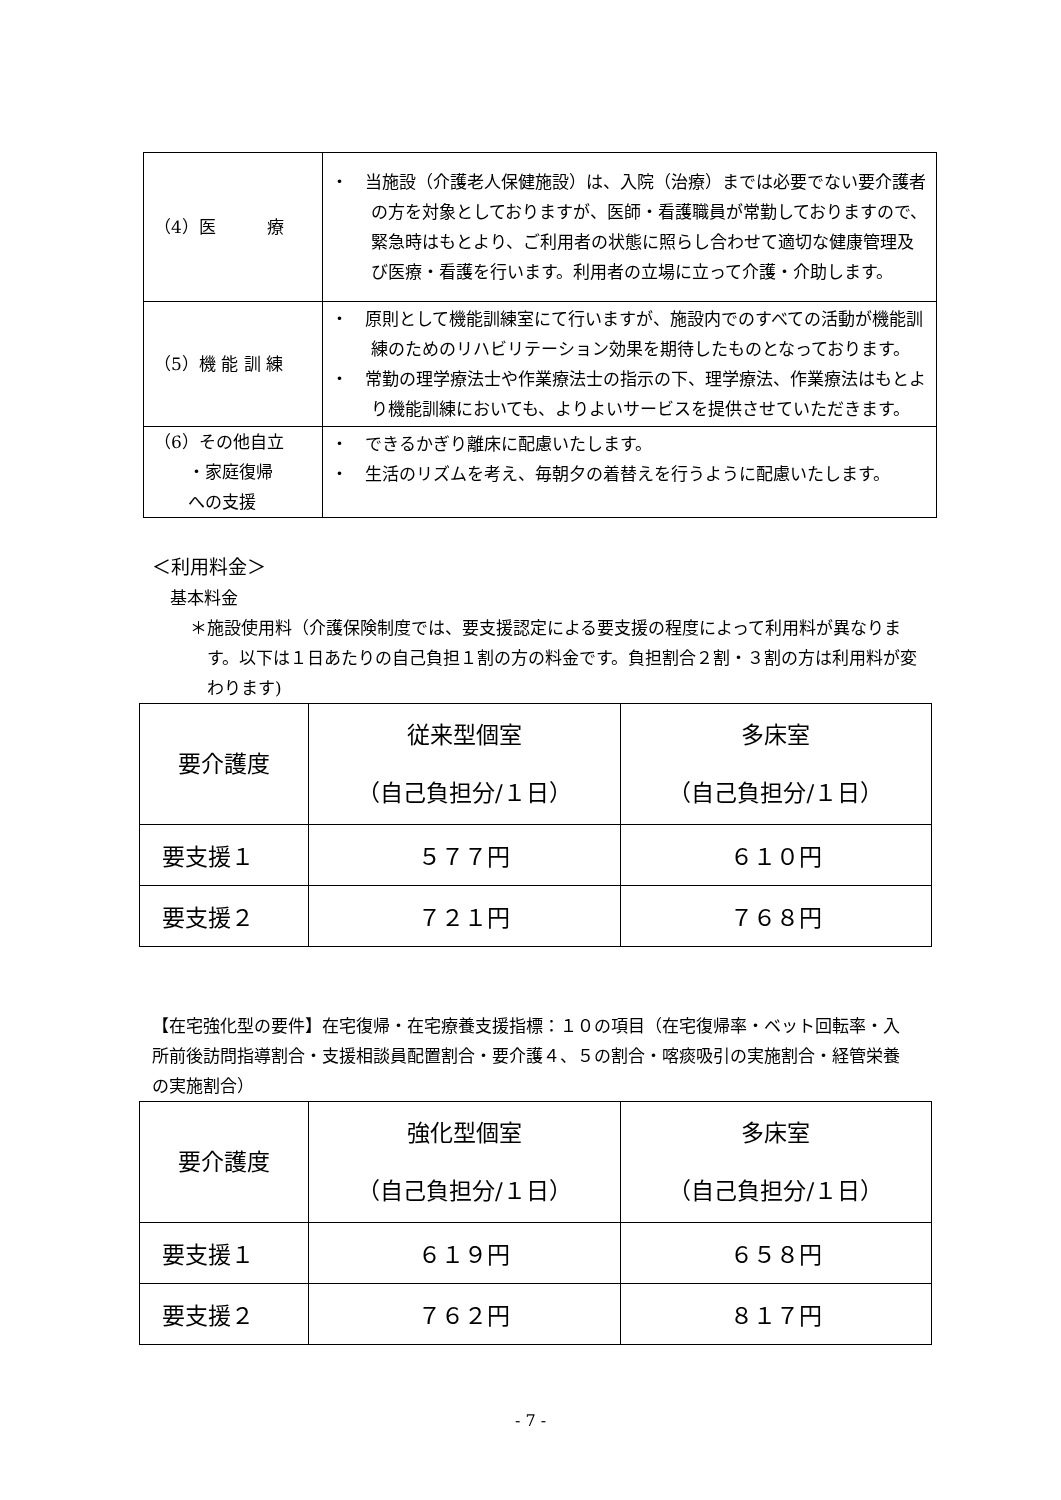| （4）医 療 | ・ 当施設（介護老人保健施設）は、入院（治療）までは必要でない要介護者の方を対象としておりますが、医師・看護職員が常勤しておりますので、緊急時はもとより、ご利用者の状態に照らし合わせて適切な健康管理及び医療・看護を行います。利用者の立場に立って介護・介助します。 |
| （5）機 能 訓 練 | ・ 原則として機能訓練室にて行いますが、施設内でのすべての活動が機能訓練のためのリハビリテーション効果を期待したものとなっております。 ・ 常勤の理学療法士や作業療法士の指示の下、理学療法、作業療法はもとより機能訓練においても、よりよいサービスを提供させていただきます。 |
| （6）その他自立 ・家庭復帰 への支援 | ・ できるかぎり離床に配慮いたします。 ・ 生活のリズムを考え、毎朝夕の着替えを行うように配慮いたします。 |
＜利用料金＞
基本料金
＊施設使用料（介護保険制度では、要支援認定による要支援の程度によって利用料が異なります。以下は１日あたりの自己負担１割の方の料金です。負担割合２割・３割の方は利用料が変わります)
| 要介護度 | 従来型個室 （自己負担分/１日） | 多床室 （自己負担分/１日） |
| --- | --- | --- |
| 要支援１ | ５７７円 | ６１０円 |
| 要支援２ | ７２１円 | ７６８円 |
【在宅強化型の要件】在宅復帰・在宅療養支援指標：１０の項目（在宅復帰率・ベット回転率・入所前後訪問指導割合・支援相談員配置割合・要介護４、５の割合・喀痰吸引の実施割合・経管栄養の実施割合）
| 要介護度 | 強化型個室 （自己負担分/１日） | 多床室 （自己負担分/１日） |
| --- | --- | --- |
| 要支援１ | ６１９円 | ６５８円 |
| 要支援２ | ７６２円 | ８１７円 |
- 7 -